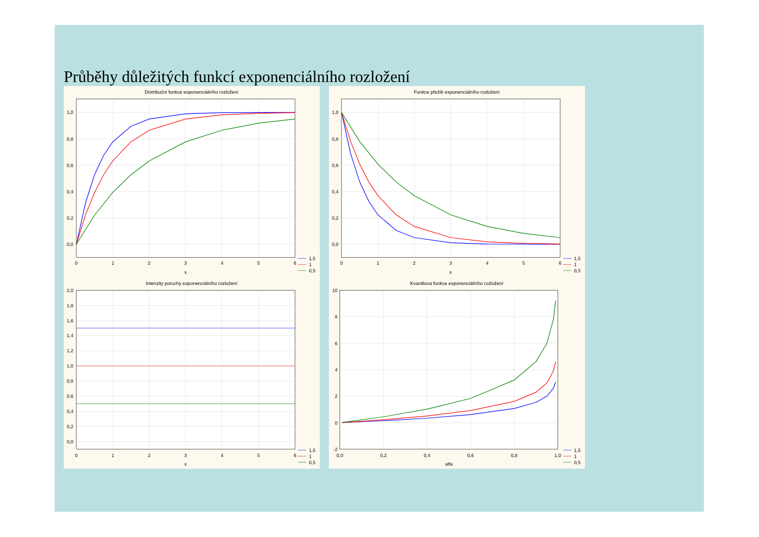Průběhy důležitých funkcí exponenciálního rozložení
Distribuční funkce exponenciálního rozložení
1,0
0,8
0,6
0,4
0,2
0,0
0
1
2
3
4
5
6
x
1,5
1
0,5
Funkce přežití exponenciálního rozložení
1,0
0,8
0,6
0,4
0,2
0,0
0
1
2
3
4
5
6
x
1,5
1
0,5
Intenzity poruchy exponenciálního rozložení
2,0
1,8
1,6
1,4
1,2
1,0
0,8
0,6
0,4
0,2
0,0
0
1
2
3
4
5
6
x
1,5
1
0,5
Kvantilová funkce exponenciálního rozložení
10
8
6
4
2
0
-2
0,0
0,2
0,4
0,6
0,8
1,0
alfa
1,5
1
0,5